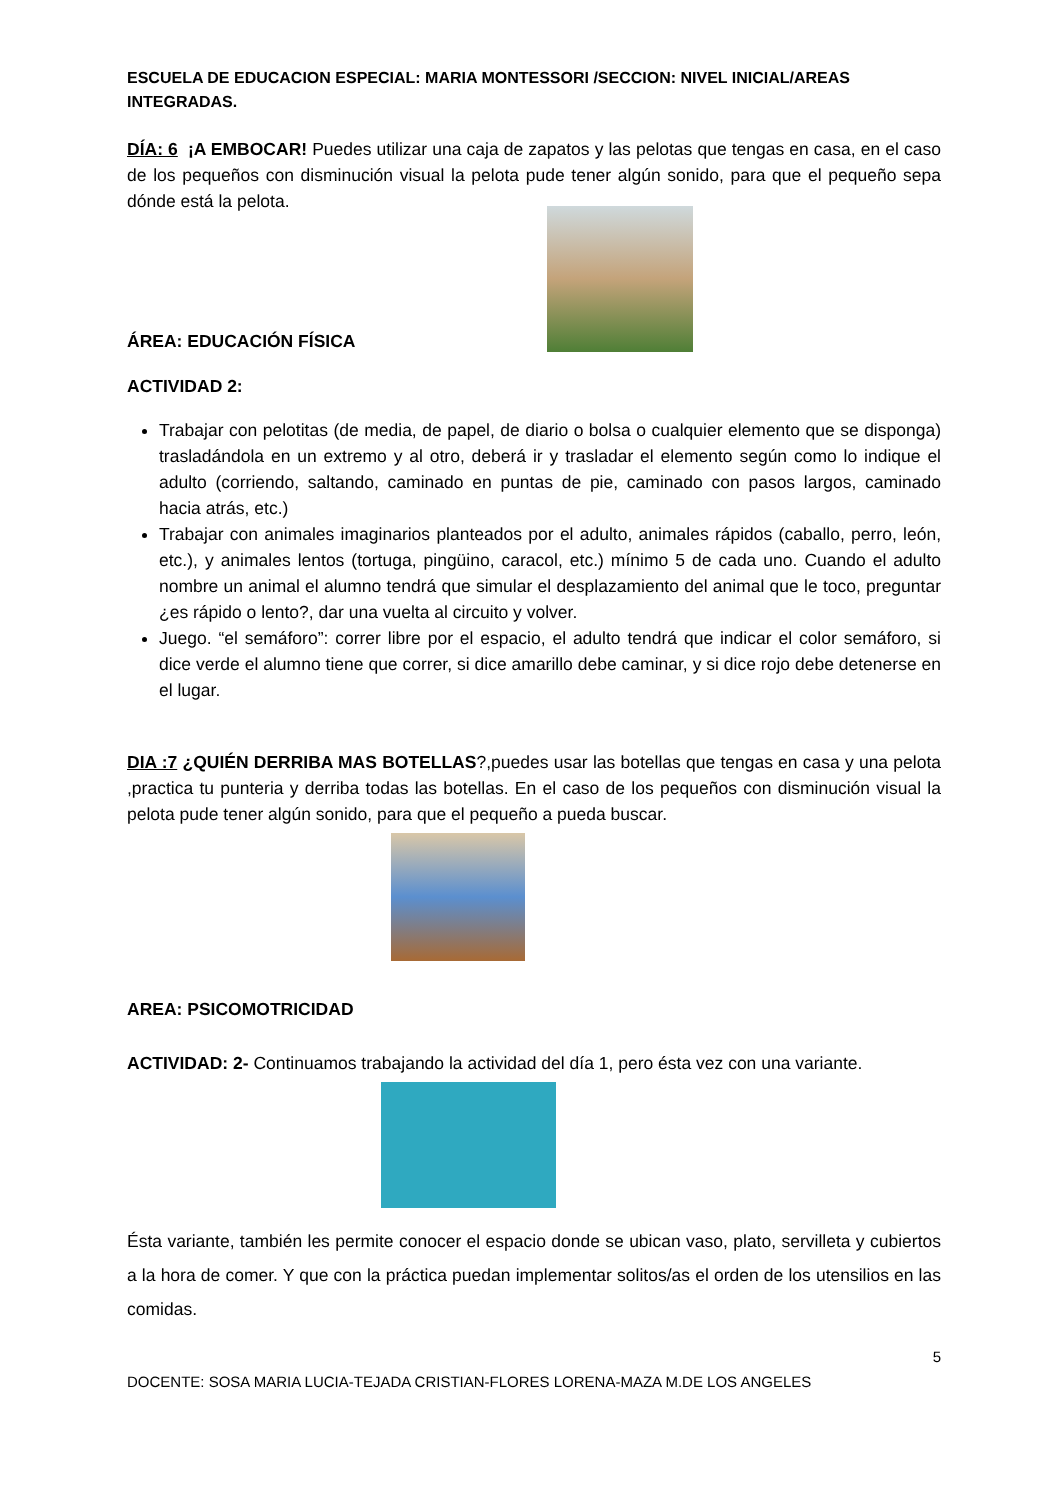ESCUELA DE EDUCACION ESPECIAL: MARIA MONTESSORI /SECCION: NIVEL INICIAL/AREAS INTEGRADAS.
DÍA: 6 ¡A EMBOCAR! Puedes utilizar una caja de zapatos y las pelotas que tengas en casa, en el caso de los pequeños con disminución visual la pelota pude tener algún sonido, para que el pequeño sepa dónde está la pelota.
ÁREA: EDUCACIÓN FÍSICA
ACTIVIDAD 2:
Trabajar con pelotitas (de media, de papel, de diario o bolsa o cualquier elemento que se disponga) trasladándola en un extremo y al otro, deberá ir y trasladar el elemento según como lo indique el adulto (corriendo, saltando, caminado en puntas de pie, caminado con pasos largos, caminado hacia atrás, etc.)
Trabajar con animales imaginarios planteados por el adulto, animales rápidos (caballo, perro, león, etc.), y animales lentos (tortuga, pingüino, caracol, etc.) mínimo 5 de cada uno. Cuando el adulto nombre un animal el alumno tendrá que simular el desplazamiento del animal que le toco, preguntar ¿es rápido o lento?, dar una vuelta al circuito y volver.
Juego. “el semáforo”: correr libre por el espacio, el adulto tendrá que indicar el color semáforo, si dice verde el alumno tiene que correr, si dice amarillo debe caminar, y si dice rojo debe detenerse en el lugar.
DIA :7 ¿QUIÉN DERRIBA MAS BOTELLAS?,puedes usar las botellas que tengas en casa y una pelota ,practica tu punteria y derriba todas las botellas. En el caso de los pequeños con disminución visual la pelota pude tener algún sonido, para que el pequeño a pueda buscar.
AREA: PSICOMOTRICIDAD
ACTIVIDAD: 2- Continuamos trabajando la actividad del día 1, pero ésta vez con una variante.
Ésta variante, también les permite conocer el espacio donde se ubican vaso, plato, servilleta y cubiertos a la hora de comer. Y que con la práctica puedan implementar solitos/as el orden de los utensilios en las comidas.
5
DOCENTE: SOSA MARIA LUCIA-TEJADA CRISTIAN-FLORES LORENA-MAZA M.DE LOS ANGELES